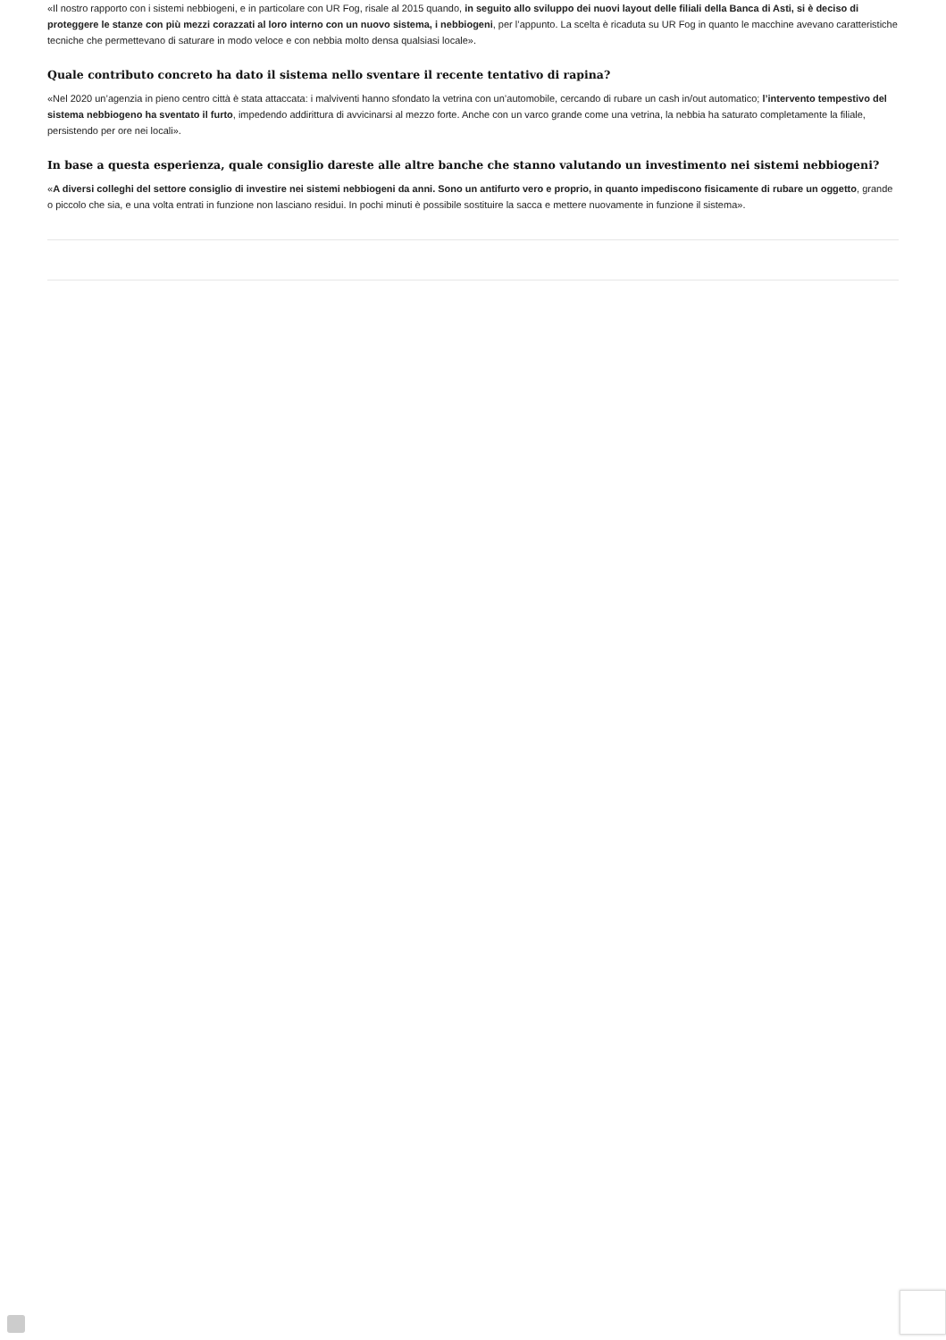«Il nostro rapporto con i sistemi nebbiogeni, e in particolare con UR Fog, risale al 2015 quando, in seguito allo sviluppo dei nuovi layout delle filiali della Banca di Asti, si è deciso di proteggere le stanze con più mezzi corazzati al loro interno con un nuovo sistema, i nebbiogeni, per l’appunto. La scelta è ricaduta su UR Fog in quanto le macchine avevano caratteristiche tecniche che permettevano di saturare in modo veloce e con nebbia molto densa qualsiasi locale».
Quale contributo concreto ha dato il sistema nello sventare il recente tentativo di rapina?
«Nel 2020 un’agenzia in pieno centro città è stata attaccata: i malviventi hanno sfondato la vetrina con un’automobile, cercando di rubare un cash in/out automatico; l’intervento tempestivo del sistema nebbiogeno ha sventato il furto, impedendo addirittura di avvicinarsi al mezzo forte. Anche con un varco grande come una vetrina, la nebbia ha saturato completamente la filiale, persistendo per ore nei locali».
In base a questa esperienza, quale consiglio dareste alle altre banche che stanno valutando un investimento nei sistemi nebbiogeni?
«A diversi colleghi del settore consiglio di investire nei sistemi nebbiogeni da anni. Sono un antifurto vero e proprio, in quanto impediscono fisicamente di rubare un oggetto, grande o piccolo che sia, e una volta entrati in funzione non lasciano residui. In pochi minuti è possibile sostituire la sacca e mettere nuovamente in funzione il sistema».